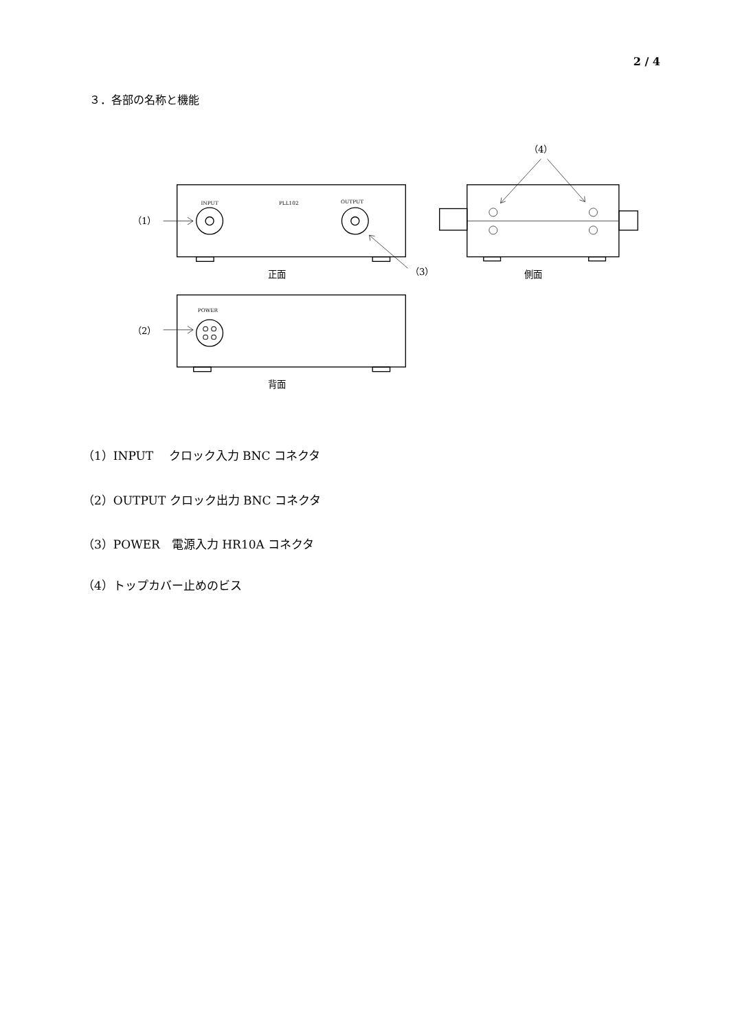2 / 4
３．各部の名称と機能
INPUT
PLL102
OUTPUT
POWER
（1）
（2）
（3）
（4）
正面
側面
背面
（1）INPUT　 クロック入力 BNC コネクタ
（2）OUTPUT クロック出力 BNC コネクタ
（3）POWER　電源入力 HR10A コネクタ
（4）トップカバー止めのビス